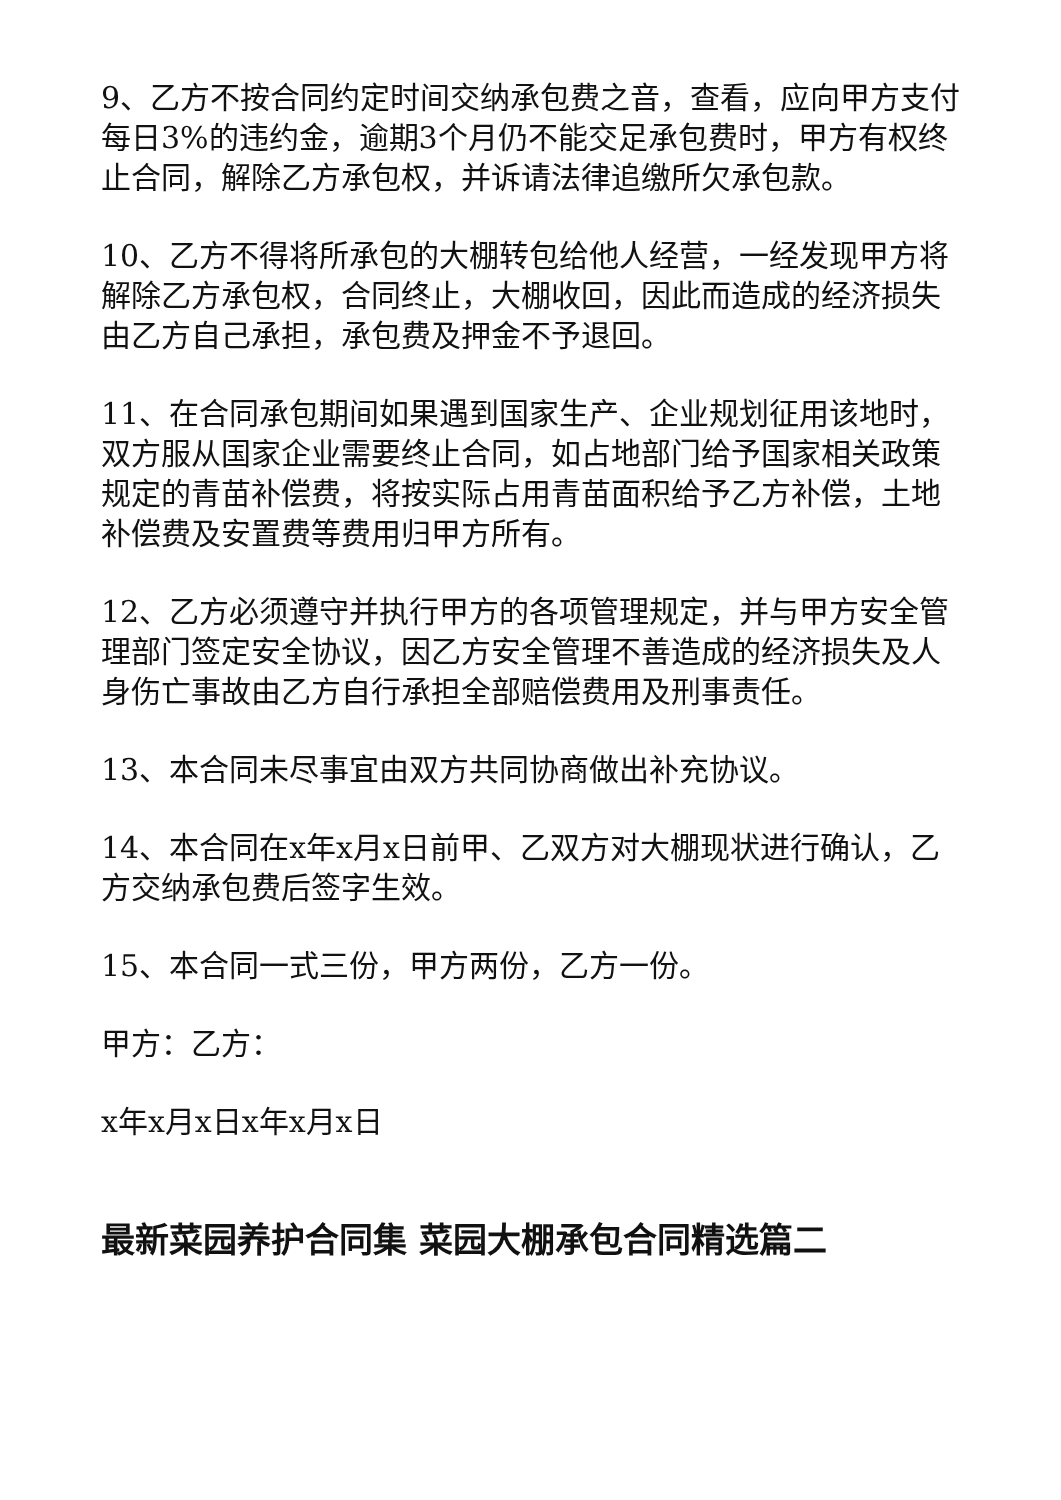9、乙方不按合同约定时间交纳承包费之音，查看，应向甲方支付每日3%的违约金，逾期3个月仍不能交足承包费时，甲方有权终止合同，解除乙方承包权，并诉请法律追缴所欠承包款。
10、乙方不得将所承包的大棚转包给他人经营，一经发现甲方将解除乙方承包权，合同终止，大棚收回，因此而造成的经济损失由乙方自己承担，承包费及押金不予退回。
11、在合同承包期间如果遇到国家生产、企业规划征用该地时，双方服从国家企业需要终止合同，如占地部门给予国家相关政策规定的青苗补偿费，将按实际占用青苗面积给予乙方补偿，土地补偿费及安置费等费用归甲方所有。
12、乙方必须遵守并执行甲方的各项管理规定，并与甲方安全管理部门签定安全协议，因乙方安全管理不善造成的经济损失及人身伤亡事故由乙方自行承担全部赔偿费用及刑事责任。
13、本合同未尽事宜由双方共同协商做出补充协议。
14、本合同在x年x月x日前甲、乙双方对大棚现状进行确认，乙方交纳承包费后签字生效。
15、本合同一式三份，甲方两份，乙方一份。
甲方：乙方：
x年x月x日x年x月x日
最新菜园养护合同集 菜园大棚承包合同精选篇二